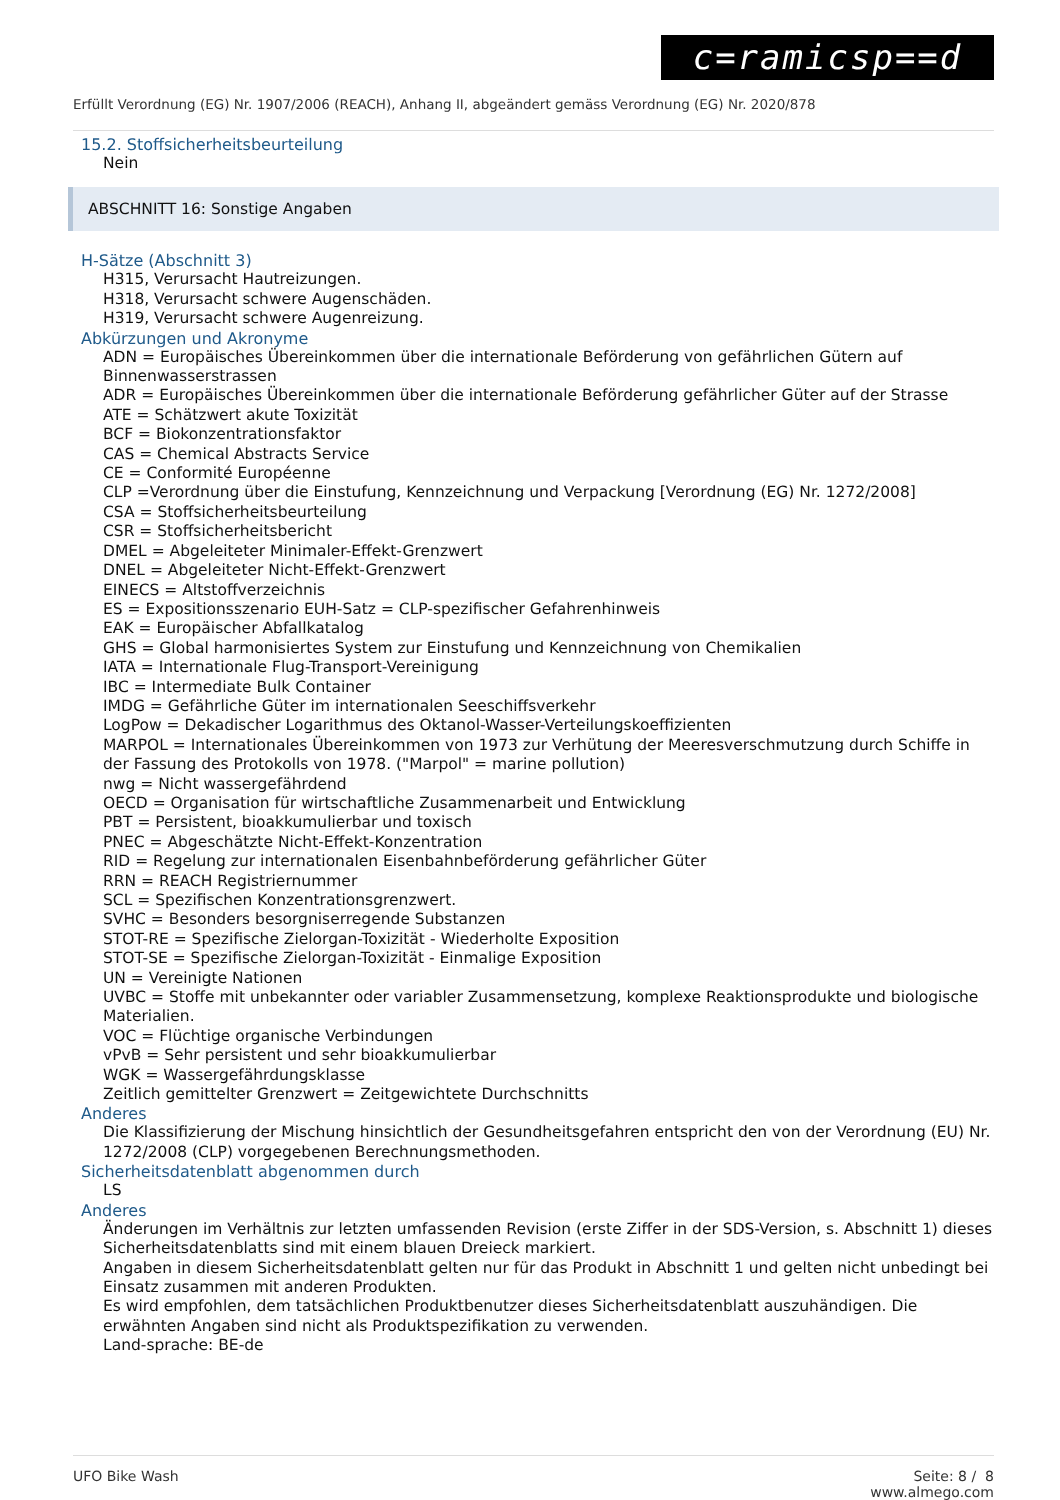c=ramicsp==d
Erfüllt Verordnung (EG) Nr. 1907/2006 (REACH), Anhang II, abgeändert gemäss Verordnung (EG) Nr. 2020/878
15.2. Stoffsicherheitsbeurteilung
Nein
ABSCHNITT 16: Sonstige Angaben
H-Sätze (Abschnitt 3)
H315, Verursacht Hautreizungen.
H318, Verursacht schwere Augenschäden.
H319, Verursacht schwere Augenreizung.
Abkürzungen und Akronyme
ADN = Europäisches Übereinkommen über die internationale Beförderung von gefährlichen Gütern auf Binnenwasserstrassen
ADR = Europäisches Übereinkommen über die internationale Beförderung gefährlicher Güter auf der Strasse
ATE = Schätzwert akute Toxizität
BCF = Biokonzentrationsfaktor
CAS = Chemical Abstracts Service
CE = Conformité Européenne
CLP =Verordnung über die Einstufung, Kennzeichnung und Verpackung [Verordnung (EG) Nr. 1272/2008]
CSA = Stoffsicherheitsbeurteilung
CSR = Stoffsicherheitsbericht
DMEL = Abgeleiteter Minimaler-Effekt-Grenzwert
DNEL = Abgeleiteter Nicht-Effekt-Grenzwert
EINECS = Altstoffverzeichnis
ES = Expositionsszenario EUH-Satz = CLP-spezifischer Gefahrenhinweis
EAK = Europäischer Abfallkatalog
GHS = Global harmonisiertes System zur Einstufung und Kennzeichnung von Chemikalien
IATA = Internationale Flug-Transport-Vereinigung
IBC = Intermediate Bulk Container
IMDG = Gefährliche Güter im internationalen Seeschiffsverkehr
LogPow = Dekadischer Logarithmus des Oktanol-Wasser-Verteilungskoeffizienten
MARPOL = Internationales Übereinkommen von 1973 zur Verhütung der Meeresverschmutzung durch Schiffe in der Fassung des Protokolls von 1978. ("Marpol" = marine pollution)
nwg = Nicht wassergefährdend
OECD = Organisation für wirtschaftliche Zusammenarbeit und Entwicklung
PBT = Persistent, bioakkumulierbar und toxisch
PNEC = Abgeschätzte Nicht-Effekt-Konzentration
RID = Regelung zur internationalen Eisenbahnbeförderung gefährlicher Güter
RRN = REACH Registriernummer
SCL = Spezifischen Konzentrationsgrenzwert.
SVHC = Besonders besorgniserregende Substanzen
STOT-RE = Spezifische Zielorgan-Toxizität - Wiederholte Exposition
STOT-SE = Spezifische Zielorgan-Toxizität - Einmalige Exposition
UN = Vereinigte Nationen
UVBC = Stoffe mit unbekannter oder variabler Zusammensetzung, komplexe Reaktionsprodukte und biologische Materialien.
VOC = Flüchtige organische Verbindungen
vPvB = Sehr persistent und sehr bioakkumulierbar
WGK = Wassergefährdungsklasse
Zeitlich gemittelter Grenzwert = Zeitgewichtete Durchschnitts
Anderes
Die Klassifizierung der Mischung hinsichtlich der Gesundheitsgefahren entspricht den von der Verordnung (EU) Nr. 1272/2008 (CLP) vorgegebenen Berechnungsmethoden.
Sicherheitsdatenblatt abgenommen durch
LS
Anderes
Änderungen im Verhältnis zur letzten umfassenden Revision (erste Ziffer in der SDS-Version, s. Abschnitt 1) dieses Sicherheitsdatenblatts sind mit einem blauen Dreieck markiert.
Angaben in diesem Sicherheitsdatenblatt gelten nur für das Produkt in Abschnitt 1 und gelten nicht unbedingt bei Einsatz zusammen mit anderen Produkten.
Es wird empfohlen, dem tatsächlichen Produktbenutzer dieses Sicherheitsdatenblatt auszuhändigen. Die erwähnten Angaben sind nicht als Produktspezifikation zu verwenden.
Land-sprache: BE-de
UFO Bike Wash Seite: 8 / 8
www.almego.com